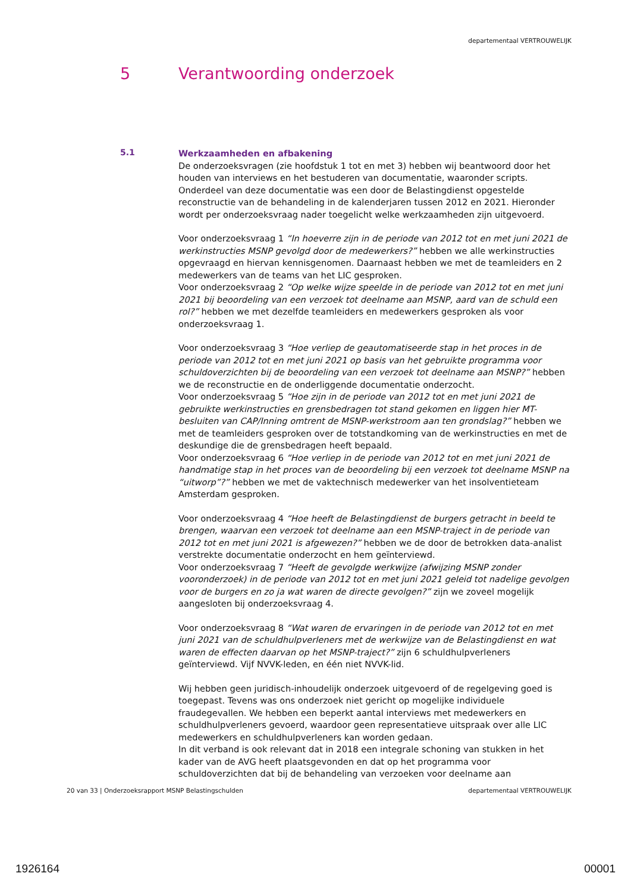departementaal VERTROUWELIJK
5 Verantwoording onderzoek
5.1
Werkzaamheden en afbakening
De onderzoeksvragen (zie hoofdstuk 1 tot en met 3) hebben wij beantwoord door het houden van interviews en het bestuderen van documentatie, waaronder scripts. Onderdeel van deze documentatie was een door de Belastingdienst opgestelde reconstructie van de behandeling in de kalenderjaren tussen 2012 en 2021. Hieronder wordt per onderzoeksvraag nader toegelicht welke werkzaamheden zijn uitgevoerd.
Voor onderzoeksvraag 1 “In hoeverre zijn in de periode van 2012 tot en met juni 2021 de werkinstructies MSNP gevolgd door de medewerkers?” hebben we alle werkinstructies opgevraagd en hiervan kennisgenomen. Daarnaast hebben we met de teamleiders en 2 medewerkers van de teams van het LIC gesproken.
Voor onderzoeksvraag 2 “Op welke wijze speelde in de periode van 2012 tot en met juni 2021 bij beoordeling van een verzoek tot deelname aan MSNP, aard van de schuld een rol?” hebben we met dezelfde teamleiders en medewerkers gesproken als voor onderzoeksvraag 1.
Voor onderzoeksvraag 3 “Hoe verliep de geautomatiseerde stap in het proces in de periode van 2012 tot en met juni 2021 op basis van het gebruikte programma voor schuldoverzichten bij de beoordeling van een verzoek tot deelname aan MSNP?” hebben we de reconstructie en de onderliggende documentatie onderzocht.
Voor onderzoeksvraag 5 “Hoe zijn in de periode van 2012 tot en met juni 2021 de gebruikte werkinstructies en grensbedragen tot stand gekomen en liggen hier MT-besluiten van CAP/Inning omtrent de MSNP-werkstroom aan ten grondslag?” hebben we met de teamleiders gesproken over de totstandkoming van de werkinstructies en met de deskundige die de grensbedragen heeft bepaald.
Voor onderzoeksvraag 6 “Hoe verliep in de periode van 2012 tot en met juni 2021 de handmatige stap in het proces van de beoordeling bij een verzoek tot deelname MSNP na “uitworp”?” hebben we met de vaktechnisch medewerker van het insolventieteam Amsterdam gesproken.
Voor onderzoeksvraag 4 “Hoe heeft de Belastingdienst de burgers getracht in beeld te brengen, waarvan een verzoek tot deelname aan een MSNP-traject in de periode van 2012 tot en met juni 2021 is afgewezen?” hebben we de door de betrokken data-analist verstrekte documentatie onderzocht en hem geïnterviewd.
Voor onderzoeksvraag 7 “Heeft de gevolgde werkwijze (afwijzing MSNP zonder vooronderzoek) in de periode van 2012 tot en met juni 2021 geleid tot nadelige gevolgen voor de burgers en zo ja wat waren de directe gevolgen?” zijn we zoveel mogelijk aangesloten bij onderzoeksvraag 4.
Voor onderzoeksvraag 8 “Wat waren de ervaringen in de periode van 2012 tot en met juni 2021 van de schuldhulpverleners met de werkwijze van de Belastingdienst en wat waren de effecten daarvan op het MSNP-traject?” zijn 6 schuldhulpverleners geïnterviewd. Vijf NVVK-leden, en één niet NVVK-lid.
Wij hebben geen juridisch-inhoudelijk onderzoek uitgevoerd of de regelgeving goed is toegepast. Tevens was ons onderzoek niet gericht op mogelijke individuele fraudegevallen. We hebben een beperkt aantal interviews met medewerkers en schuldhulpverleners gevoerd, waardoor geen representatieve uitspraak over alle LIC medewerkers en schuldhulpverleners kan worden gedaan.
In dit verband is ook relevant dat in 2018 een integrale schoning van stukken in het kader van de AVG heeft plaatsgevonden en dat op het programma voor schuldoverzichten dat bij de behandeling van verzoeken voor deelname aan
20 van 33 | Onderzoeksrapport MSNP Belastingschulden departementaal VERTROUWELIJK
1926164 00001